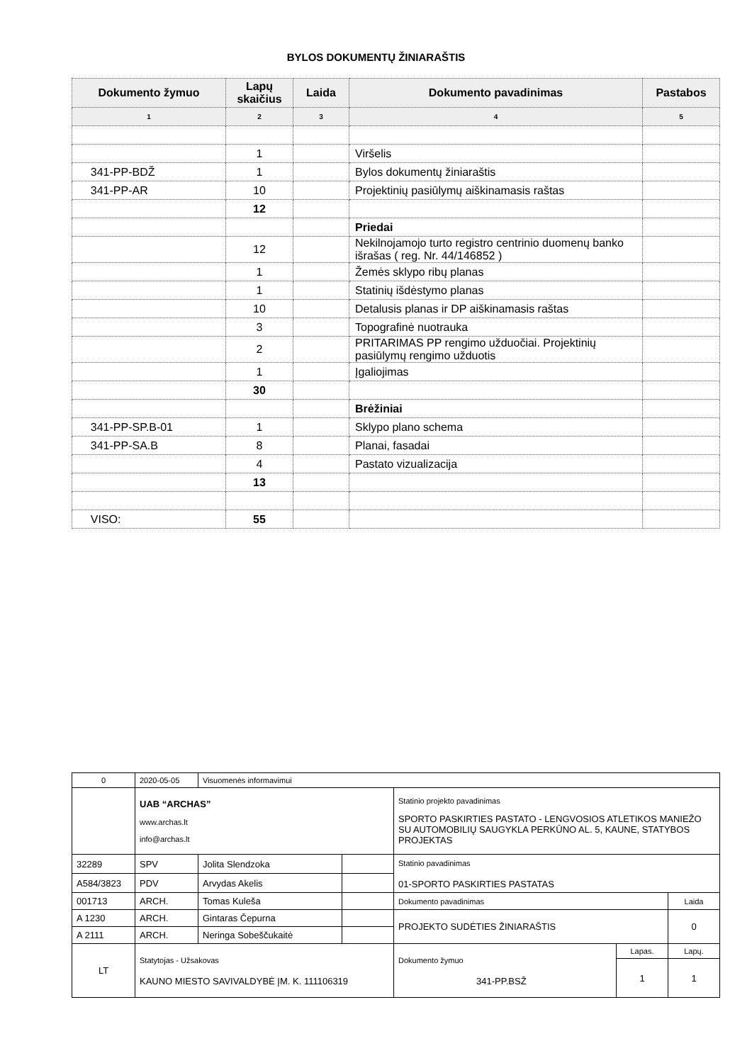BYLOS DOKUMENTŲ ŽINIARAŠTIS
| Dokumento žymuo | Lapų skaičius | Laida | Dokumento pavadinimas | Pastabos |
| --- | --- | --- | --- | --- |
| 1 | 2 | 3 | 4 | 5 |
| | 1 | | Viršelis | |
| 341-PP-BDŽ | 1 | | Bylos dokumentų žiniaraštis | |
| 341-PP-AR | 10 | | Projektinių pasiūlymų aiškinamasis raštas | |
| | 12 | | | |
| | | | Priedai | |
| | 12 | | Nekilnojamojo turto registro centrinio duomenų banko išrašas ( reg. Nr. 44/146852 ) | |
| | 1 | | Žemės sklypo ribų planas | |
| | 1 | | Statinių išdėstymo planas | |
| | 10 | | Detalusis planas ir DP aiškinamasis raštas | |
| | 3 | | Topografinė nuotrauka | |
| | 2 | | PRITARIMAS PP rengimo užduočiai. Projektinių pasiūlymų rengimo užduotis | |
| | 1 | | Įgaliojimas | |
| | 30 | | | |
| | | | Brėžiniai | |
| 341-PP-SP.B-01 | 1 | | Sklypo plano schema | |
| 341-PP-SA.B | 8 | | Planai, fasadai | |
| | 4 | | Pastato vizualizacija | |
| | 13 | | | |
| VISO: | 55 | | | |
| 0 | 2020-05-05 | Visuomenės informavimui | | | | |
| | UAB “ARCHAS” www.archas.lt info@archas.lt | | | Statinio projekto pavadinimas SPORTO PASKIRTIES PASTATO - LENGVOSIOS ATLETIKOS MANIEŽO SU AUTOMOBILIŲ SAUGYKLA PERKŪNO AL. 5, KAUNE, STATYBOS PROJEKTAS | | |
| 32289 | SPV | Jolita Slendzoka | | Statinio pavadinimas 01-SPORTO PASKIRTIES PASTATAS | | |
| A584/3823 | PDV | Arvydas Akelis | | | | |
| 001713 | ARCH. | Tomas Kuleša | | Dokumento pavadinimas | | Laida |
| A 1230 | ARCH. | Gintaras Čepurna | | PROJEKTO SUDĖTIES ŽINIARAŠTIS | | 0 |
| A 2111 | ARCH. | Neringa Sobeščukaitė | | | | |
| LT | Statytojas - Užsakovas KAUNO MIESTO SAVIVALDYBĖ ĮM. K. 111106319 | | | Dokumento žymuo 341-PP.BSŽ | Lapas. | Lapų. |
| | | | | | 1 | 1 |